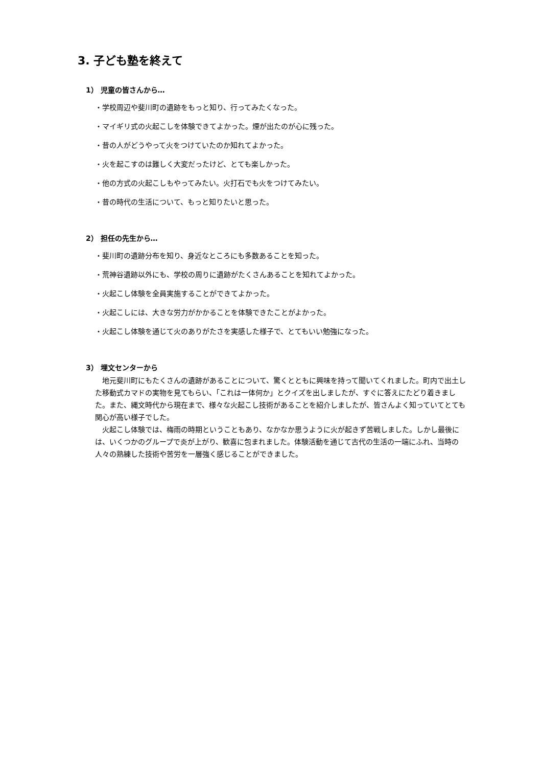3. 子ども塾を終えて
1） 児童の皆さんから…
・学校周辺や斐川町の遺跡をもっと知り、行ってみたくなった。
・マイギリ式の火起こしを体験できてよかった。煙が出たのが心に残った。
・昔の人がどうやって火をつけていたのか知れてよかった。
・火を起こすのは難しく大変だったけど、とても楽しかった。
・他の方式の火起こしもやってみたい。火打石でも火をつけてみたい。
・昔の時代の生活について、もっと知りたいと思った。
2） 担任の先生から…
・斐川町の遺跡分布を知り、身近なところにも多数あることを知った。
・荒神谷遺跡以外にも、学校の周りに遺跡がたくさんあることを知れてよかった。
・火起こし体験を全員実施することができてよかった。
・火起こしには、大きな労力がかかることを体験できたことがよかった。
・火起こし体験を通じて火のありがたさを実感した様子で、とてもいい勉強になった。
3） 埋文センターから
地元斐川町にもたくさんの遺跡があることについて、驚くとともに興味を持って聞いてくれました。町内で出土した移動式カマドの実物を見てもらい、「これは一体何か」とクイズを出しましたが、すぐに答えにたどり着きました。また、縄文時代から現在まで、様々な火起こし技術があることを紹介しましたが、皆さんよく知っていてとても関心が高い様子でした。
火起こし体験では、梅雨の時期ということもあり、なかなか思うように火が起きず苦戦しました。しかし最後には、いくつかのグループで炎が上がり、歓喜に包まれました。体験活動を通じて古代の生活の一端にふれ、当時の人々の熟練した技術や苦労を一層強く感じることができました。